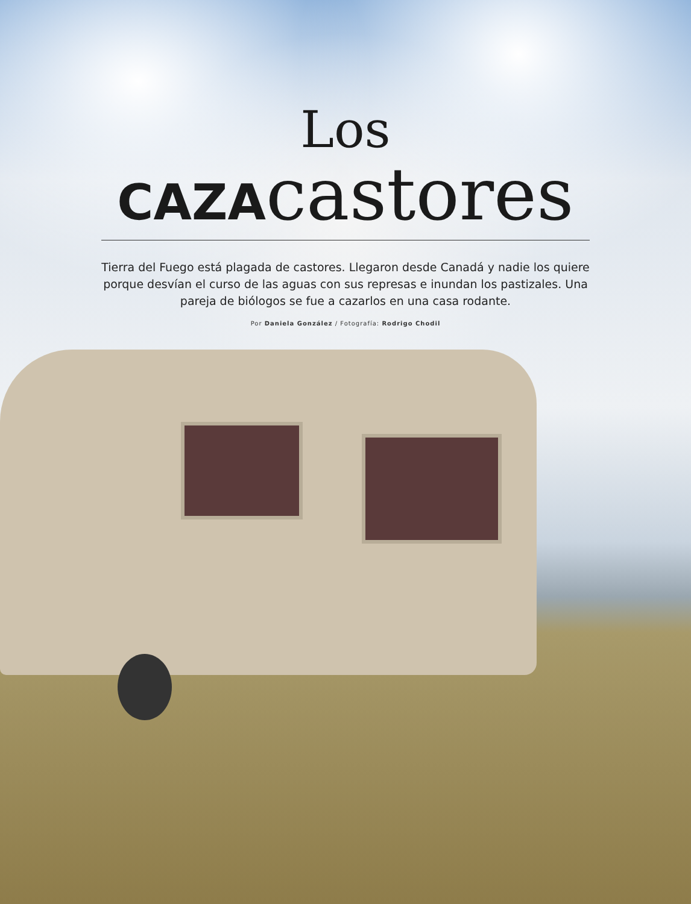Los
CAZAcastores
Tierra del Fuego está plagada de castores. Llegaron desde Canadá y nadie los quiere porque desvían el curso de las aguas con sus represas e inundan los pastizales. Una pareja de biólogos se fue a cazarlos en una casa rodante.
Por Daniela González / Fotografía: Rodrigo Chodil